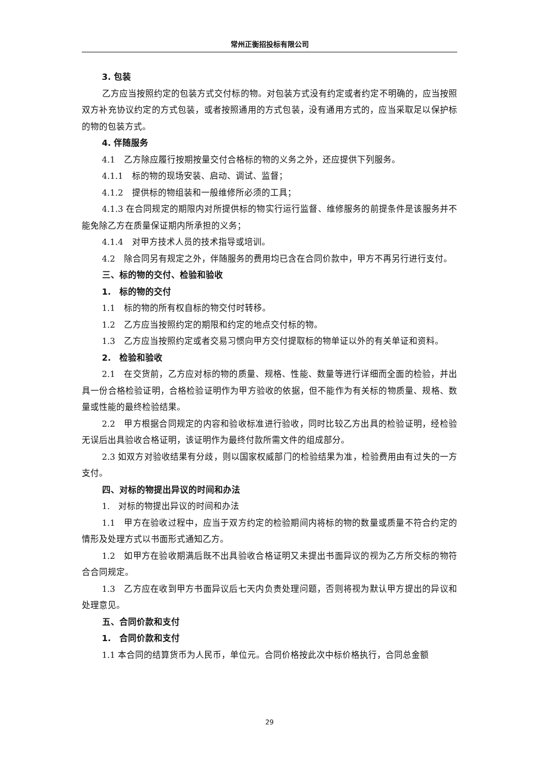常州正衡招投标有限公司
3. 包装
乙方应当按照约定的包装方式交付标的物。对包装方式没有约定或者约定不明确的，应当按照双方补充协议约定的方式包装，或者按照通用的方式包装，没有通用方式的，应当采取足以保护标的物的包装方式。
4. 伴随服务
4.1　乙方除应履行按期按量交付合格标的物的义务之外，还应提供下列服务。
4.1.1　标的物的现场安装、启动、调试、监督；
4.1.2　提供标的物组装和一般维修所必须的工具；
4.1.3 在合同规定的期限内对所提供标的物实行运行监督、维修服务的前提条件是该服务并不能免除乙方在质量保证期内所承担的义务；
4.1.4　对甲方技术人员的技术指导或培训。
4.2　除合同另有规定之外，伴随服务的费用均已含在合同价款中，甲方不再另行进行支付。
三、标的物的交付、检验和验收
1.　标的物的交付
1.1　标的物的所有权自标的物交付时转移。
1.2　乙方应当按照约定的期限和约定的地点交付标的物。
1.3　乙方应当按照约定或者交易习惯向甲方交付提取标的物单证以外的有关单证和资料。
2.　检验和验收
2.1　在交货前，乙方应对标的物的质量、规格、性能、数量等进行详细而全面的检验，并出具一份合格检验证明，合格检验证明作为甲方验收的依据，但不能作为有关标的物质量、规格、数量或性能的最终检验结果。
2.2　甲方根据合同规定的内容和验收标准进行验收，同时比较乙方出具的检验证明，经检验无误后出具验收合格证明，该证明作为最终付款所需文件的组成部分。
2.3 如双方对验收结果有分歧，则以国家权威部门的检验结果为准，检验费用由有过失的一方支付。
四、对标的物提出异议的时间和办法
1.　对标的物提出异议的时间和办法
1.1　甲方在验收过程中，应当于双方约定的检验期间内将标的物的数量或质量不符合约定的情形及处理方式以书面形式通知乙方。
1.2　如甲方在验收期满后既不出具验收合格证明又未提出书面异议的视为乙方所交标的物符合合同规定。
1.3　乙方应在收到甲方书面异议后七天内负责处理问题，否则将视为默认甲方提出的异议和处理意见。
五、合同价款和支付
1.　合同价款和支付
1.1 本合同的结算货币为人民币，单位元。合同价格按此次中标价格执行，合同总金额
29